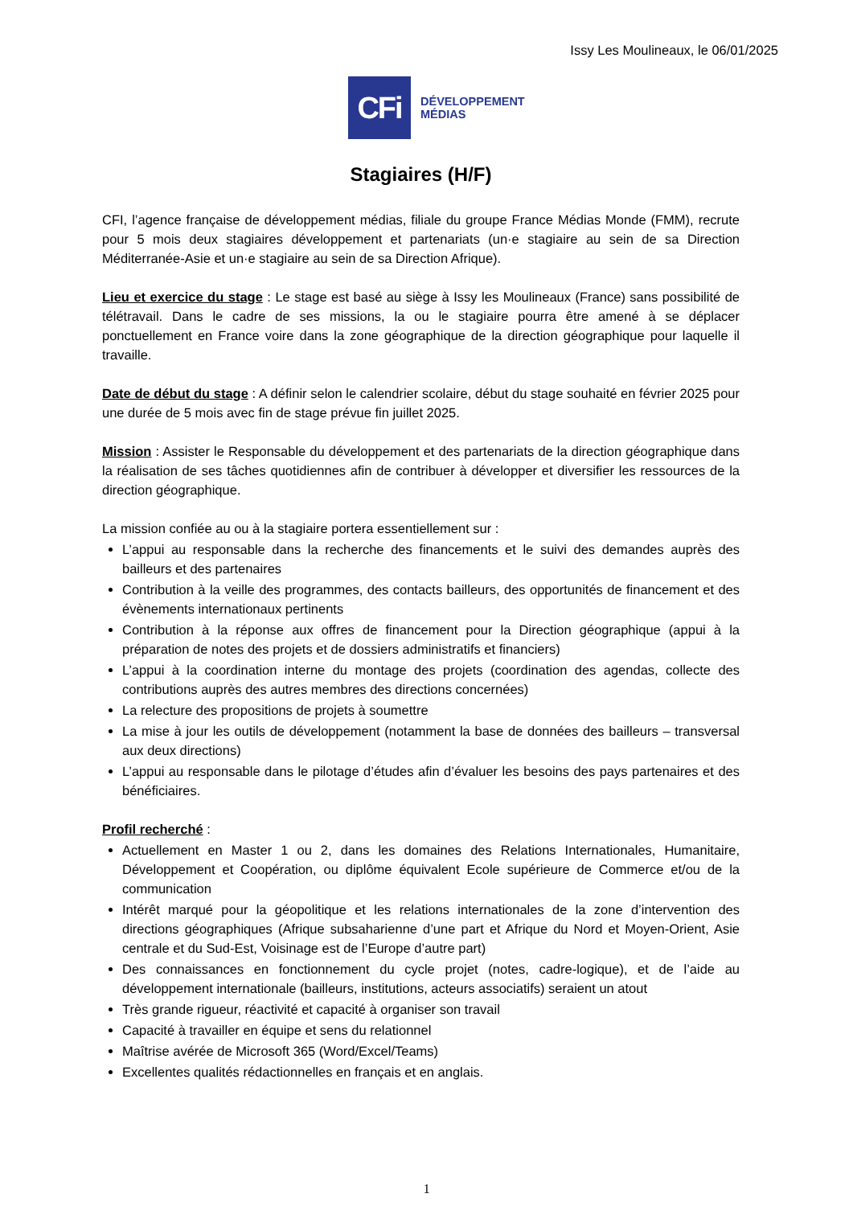Issy Les Moulineaux, le 06/01/2025
CFi
DÉVELOPPEMENT
MÉDIAS
Stagiaires (H/F)
CFI, l’agence française de développement médias, filiale du groupe France Médias Monde (FMM), recrute pour 5 mois deux stagiaires développement et partenariats (un·e stagiaire au sein de sa Direction Méditerranée-Asie et un·e stagiaire au sein de sa Direction Afrique).
Lieu et exercice du stage : Le stage est basé au siège à Issy les Moulineaux (France) sans possibilité de télétravail. Dans le cadre de ses missions, la ou le stagiaire pourra être amené à se déplacer ponctuellement en France voire dans la zone géographique de la direction géographique pour laquelle il travaille.
Date de début du stage : A définir selon le calendrier scolaire, début du stage souhaité en février 2025 pour une durée de 5 mois avec fin de stage prévue fin juillet 2025.
Mission : Assister le Responsable du développement et des partenariats de la direction géographique dans la réalisation de ses tâches quotidiennes afin de contribuer à développer et diversifier les ressources de la direction géographique.
La mission confiée au ou à la stagiaire portera essentiellement sur :
L’appui au responsable dans la recherche des financements et le suivi des demandes auprès des bailleurs et des partenaires
Contribution à la veille des programmes, des contacts bailleurs, des opportunités de financement et des évènements internationaux pertinents
Contribution à la réponse aux offres de financement pour la Direction géographique (appui à la préparation de notes des projets et de dossiers administratifs et financiers)
L’appui à la coordination interne du montage des projets (coordination des agendas, collecte des contributions auprès des autres membres des directions concernées)
La relecture des propositions de projets à soumettre
La mise à jour les outils de développement (notamment la base de données des bailleurs – transversal aux deux directions)
L’appui au responsable dans le pilotage d’études afin d’évaluer les besoins des pays partenaires et des bénéficiaires.
Profil recherché :
Actuellement en Master 1 ou 2, dans les domaines des Relations Internationales, Humanitaire, Développement et Coopération, ou diplôme équivalent Ecole supérieure de Commerce et/ou de la communication
Intérêt marqué pour la géopolitique et les relations internationales de la zone d’intervention des directions géographiques (Afrique subsaharienne d’une part et Afrique du Nord et Moyen-Orient, Asie centrale et du Sud-Est, Voisinage est de l’Europe d’autre part)
Des connaissances en fonctionnement du cycle projet (notes, cadre-logique), et de l’aide au développement internationale (bailleurs, institutions, acteurs associatifs) seraient un atout
Très grande rigueur, réactivité et capacité à organiser son travail
Capacité à travailler en équipe et sens du relationnel
Maîtrise avérée de Microsoft 365 (Word/Excel/Teams)
Excellentes qualités rédactionnelles en français et en anglais.
1